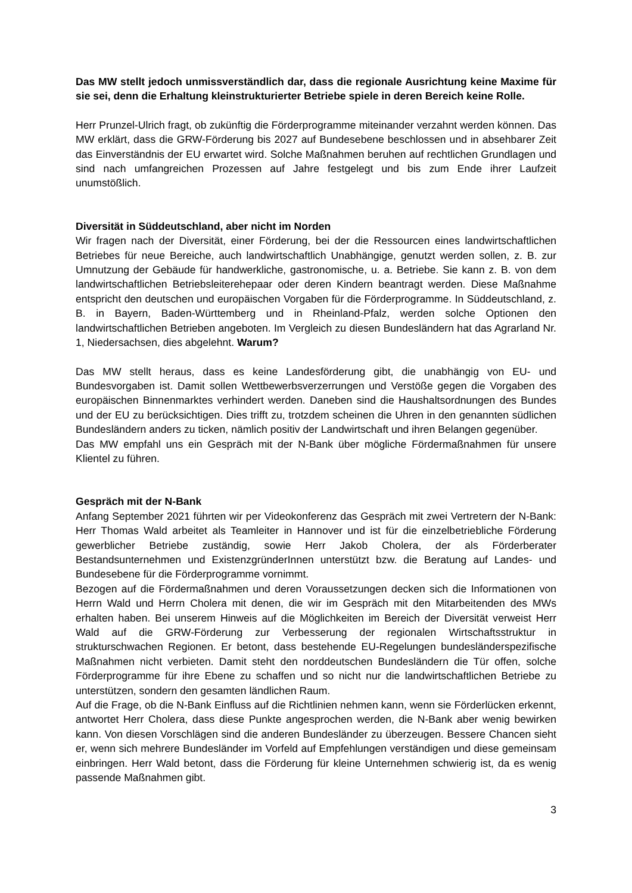Das MW stellt jedoch unmissverständlich dar, dass die regionale Ausrichtung keine Maxime für sie sei, denn die Erhaltung kleinstrukturierter Betriebe spiele in deren Bereich keine Rolle.
Herr Prunzel-Ulrich fragt, ob zukünftig die Förderprogramme miteinander verzahnt werden können. Das MW erklärt, dass die GRW-Förderung bis 2027 auf Bundesebene beschlossen und in absehbarer Zeit das Einverständnis der EU erwartet wird. Solche Maßnahmen beruhen auf rechtlichen Grundlagen und sind nach umfangreichen Prozessen auf Jahre festgelegt und bis zum Ende ihrer Laufzeit unumstößlich.
Diversität in Süddeutschland, aber nicht im Norden
Wir fragen nach der Diversität, einer Förderung, bei der die Ressourcen eines landwirtschaftlichen Betriebes für neue Bereiche, auch landwirtschaftlich Unabhängige, genutzt werden sollen, z. B. zur Umnutzung der Gebäude für handwerkliche, gastronomische, u. a. Betriebe. Sie kann z. B. von dem landwirtschaftlichen Betriebsleiterehepaar oder deren Kindern beantragt werden. Diese Maßnahme entspricht den deutschen und europäischen Vorgaben für die Förderprogramme. In Süddeutschland, z. B. in Bayern, Baden-Württemberg und in Rheinland-Pfalz, werden solche Optionen den landwirtschaftlichen Betrieben angeboten. Im Vergleich zu diesen Bundesländern hat das Agrarland Nr. 1, Niedersachsen, dies abgelehnt. Warum?
Das MW stellt heraus, dass es keine Landesförderung gibt, die unabhängig von EU- und Bundesvorgaben ist. Damit sollen Wettbewerbsverzerrungen und Verstöße gegen die Vorgaben des europäischen Binnenmarktes verhindert werden. Daneben sind die Haushaltsordnungen des Bundes und der EU zu berücksichtigen. Dies trifft zu, trotzdem scheinen die Uhren in den genannten südlichen Bundesländern anders zu ticken, nämlich positiv der Landwirtschaft und ihren Belangen gegenüber.
Das MW empfahl uns ein Gespräch mit der N-Bank über mögliche Fördermaßnahmen für unsere Klientel zu führen.
Gespräch mit der N-Bank
Anfang September 2021 führten wir per Videokonferenz das Gespräch mit zwei Vertretern der N-Bank: Herr Thomas Wald arbeitet als Teamleiter in Hannover und ist für die einzelbetriebliche Förderung gewerblicher Betriebe zuständig, sowie Herr Jakob Cholera, der als Förderberater Bestandsunternehmen und ExistenzgründerInnen unterstützt bzw. die Beratung auf Landes- und Bundesebene für die Förderprogramme vornimmt.
Bezogen auf die Fördermaßnahmen und deren Voraussetzungen decken sich die Informationen von Herrn Wald und Herrn Cholera mit denen, die wir im Gespräch mit den Mitarbeitenden des MWs erhalten haben. Bei unserem Hinweis auf die Möglichkeiten im Bereich der Diversität verweist Herr Wald auf die GRW-Förderung zur Verbesserung der regionalen Wirtschaftsstruktur in strukturschwachen Regionen. Er betont, dass bestehende EU-Regelungen bundesländerspezifische Maßnahmen nicht verbieten. Damit steht den norddeutschen Bundesländern die Tür offen, solche Förderprogramme für ihre Ebene zu schaffen und so nicht nur die landwirtschaftlichen Betriebe zu unterstützen, sondern den gesamten ländlichen Raum.
Auf die Frage, ob die N-Bank Einfluss auf die Richtlinien nehmen kann, wenn sie Förderlücken erkennt, antwortet Herr Cholera, dass diese Punkte angesprochen werden, die N-Bank aber wenig bewirken kann. Von diesen Vorschlägen sind die anderen Bundesländer zu überzeugen. Bessere Chancen sieht er, wenn sich mehrere Bundesländer im Vorfeld auf Empfehlungen verständigen und diese gemeinsam einbringen. Herr Wald betont, dass die Förderung für kleine Unternehmen schwierig ist, da es wenig passende Maßnahmen gibt.
3